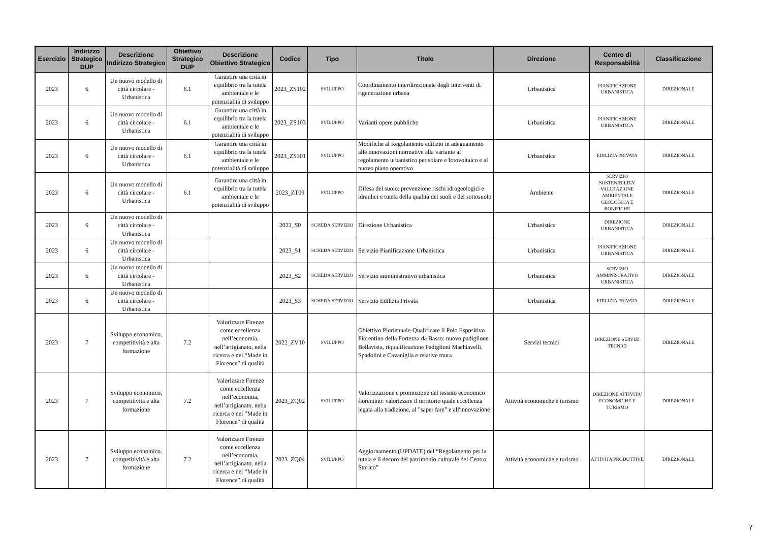| Esercizio | Indirizzo Strategico DUP | Descrizione Indirizzo Strategico | Obiettivo Strategico DUP | Descrizione Obiettivo Strategico | Codice | Tipo | Titolo | Direzione | Centro di Responsabilità | Classificazione |
| --- | --- | --- | --- | --- | --- | --- | --- | --- | --- | --- |
| 2023 | 6 | Un nuovo modello di città circolare - Urbanistica | 6.1 | Garantire una città in equilibrio tra la tutela ambientale e le potenzialità di sviluppo | 2023_ZS102 | SVILUPPO | Coordinamento interdirezionale degli interventi di rigenerazione urbana | Urbanistica | PIANIFICAZIONE URBANISTICA | DIREZIONALE |
| 2023 | 6 | Un nuovo modello di città circolare - Urbanistica | 6.1 | Garantire una città in equilibrio tra la tutela ambientale e le potenzialità di sviluppo | 2023_ZS103 | SVILUPPO | Varianti opere pubbliche | Urbanistica | PIANIFICAZIONE URBANISTICA | DIREZIONALE |
| 2023 | 6 | Un nuovo modello di città circolare - Urbanistica | 6.1 | Garantire una città in equilibrio tra la tutela ambientale e le potenzialità di sviluppo | 2023_ZS301 | SVILUPPO | Modifiche al Regolamento edilizio in adeguamento alle innovazioni normative alla variante al regolamento urbanistico per solare e fotovoltaico e al nuovo piano operativo | Urbanistica | EDILIZIA PRIVATA | DIREZIONALE |
| 2023 | 6 | Un nuovo modello di città circolare - Urbanistica | 6.1 | Garantire una città in equilibrio tra la tutela ambientale e le potenzialità di sviluppo | 2023_ZT09 | SVILUPPO | Difesa del suolo: prevenzione rischi idrogeologici e idraulici e tutela della qualità dei suoli e del sottosuolo | Ambiente | SERVIZIO SOSTENIBILITA' VALUTAZIONE AMBIENTALE GEOLOGICA E BONIFICHE | DIREZIONALE |
| 2023 | 6 | Un nuovo modello di città circolare - Urbanistica | | | 2023_S0 | SCHEDA SERVIZIO | Direzione Urbanistica | Urbanistica | DIREZIONE URBANISTICA | DIREZIONALE |
| 2023 | 6 | Un nuovo modello di città circolare - Urbanistica | | | 2023_S1 | SCHEDA SERVIZIO | Servizio Pianificazione Urbanistica | Urbanistica | PIANIFICAZIONE URBANISTICA | DIREZIONALE |
| 2023 | 6 | Un nuovo modello di città circolare - Urbanistica | | | 2023_S2 | SCHEDA SERVIZIO | Servizio amministrativo urbanistica | Urbanistica | SERVIZIO AMMINISTRATIVO URBANISTICA | DIREZIONALE |
| 2023 | 6 | Un nuovo modello di città circolare - Urbanistica | | | 2023_S3 | SCHEDA SERVIZIO | Servizio Edilizia Privata | Urbanistica | EDILIZIA PRIVATA | DIREZIONALE |
| 2023 | 7 | Sviluppo economico, competitività e alta formazione | 7.2 | Valorizzare Firenze come eccellenza nell’economia, nell’artigianato, nella ricerca e nel “Made in Florence” di qualità | 2022_ZV10 | SVILUPPO | Obiettivo Pluriennale-Qualificare il Polo Espositivo Fiorentino della Fortezza da Basso: nuovo padiglione Bellavista, riqualificazione Padiglioni Machiavelli, Spadolini e Cavaniglia e relative mura | Servizi tecnici | DIREZIONE SERVIZI TECNICI | DIREZIONALE |
| 2023 | 7 | Sviluppo economico, competitività e alta formazione | 7.2 | Valorizzare Firenze come eccellenza nell’economia, nell’artigianato, nella ricerca e nel “Made in Florence” di qualità | 2023_ZQ02 | SVILUPPO | Valorizzazione e promozione del tessuto economico fiorentino: valorizzare il territorio quale eccellenza legata alla tradizione, al ”saper fare” e all'innovazione | Attività economiche e turismo | DIREZIONE ATTIVITA' ECONOMICHE E TURISMO | DIREZIONALE |
| 2023 | 7 | Sviluppo economico, competitività e alta formazione | 7.2 | Valorizzare Firenze come eccellenza nell’economia, nell’artigianato, nella ricerca e nel “Made in Florence” di qualità | 2023_ZQ04 | SVILUPPO | Aggiornamento (UPDATE) del “Regolamento per la tutela e il decoro del patrimonio culturale del Centro Storico” | Attività economiche e turismo | ATTIVITA'PRODUTTIVE | DIREZIONALE |
7